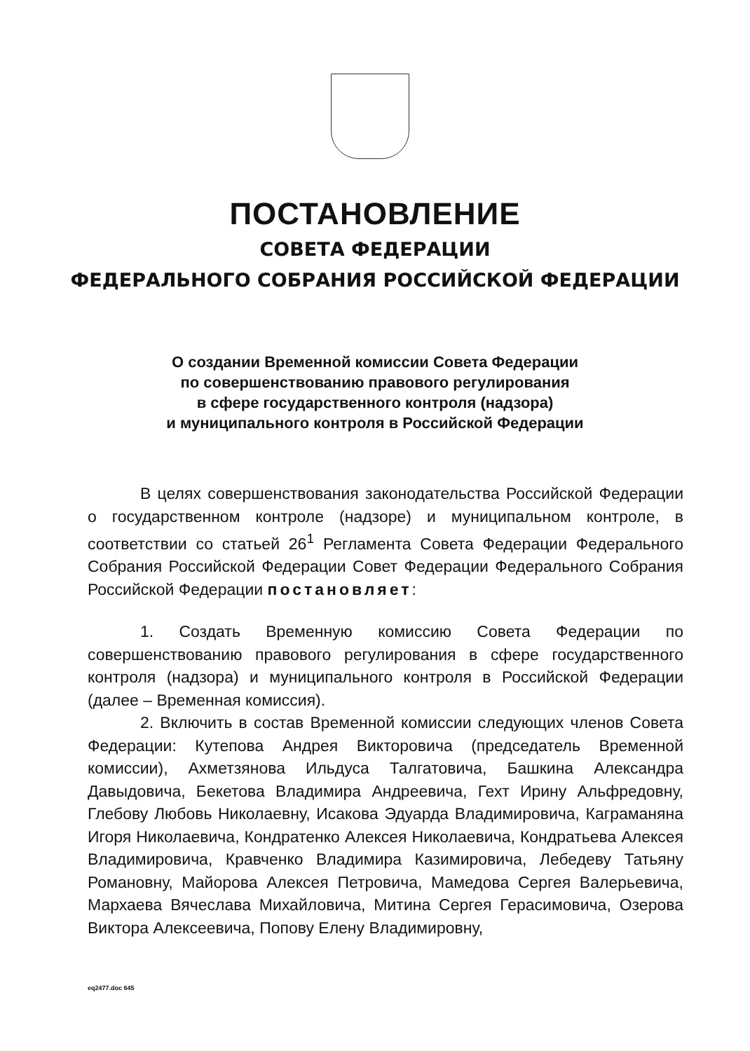ПОСТАНОВЛЕНИЕ
СОВЕТА ФЕДЕРАЦИИ
ФЕДЕРАЛЬНОГО СОБРАНИЯ РОССИЙСКОЙ ФЕДЕРАЦИИ
О создании Временной комиссии Совета Федерации
по совершенствованию правового регулирования
в сфере государственного контроля (надзора)
и муниципального контроля в Российской Федерации
В целях совершенствования законодательства Российской Федерации о государственном контроле (надзоре) и муниципальном контроле, в соответствии со статьей 26<sup>1</sup> Регламента Совета Федерации Федерального Собрания Российской Федерации Совет Федерации Федерального Собрания Российской Федерации постановляет:
1. Создать Временную комиссию Совета Федерации по совершенствованию правового регулирования в сфере государственного контроля (надзора) и муниципального контроля в Российской Федерации (далее – Временная комиссия).
2. Включить в состав Временной комиссии следующих членов Совета Федерации: Кутепова Андрея Викторовича (председатель Временной комиссии), Ахметзянова Ильдуса Талгатовича, Башкина Александра Давыдовича, Бекетова Владимира Андреевича, Гехт Ирину Альфредовну, Глебову Любовь Николаевну, Исакова Эдуарда Владимировича, Каграманяна Игоря Николаевича, Кондратенко Алексея Николаевича, Кондратьева Алексея Владимировича, Кравченко Владимира Казимировича, Лебедеву Татьяну Романовну, Майорова Алексея Петровича, Мамедова Сергея Валерьевича, Мархаева Вячеслава Михайловича, Митина Сергея Герасимовича, Озерова Виктора Алексеевича, Попову Елену Владимировну,
eq2477.doc 645